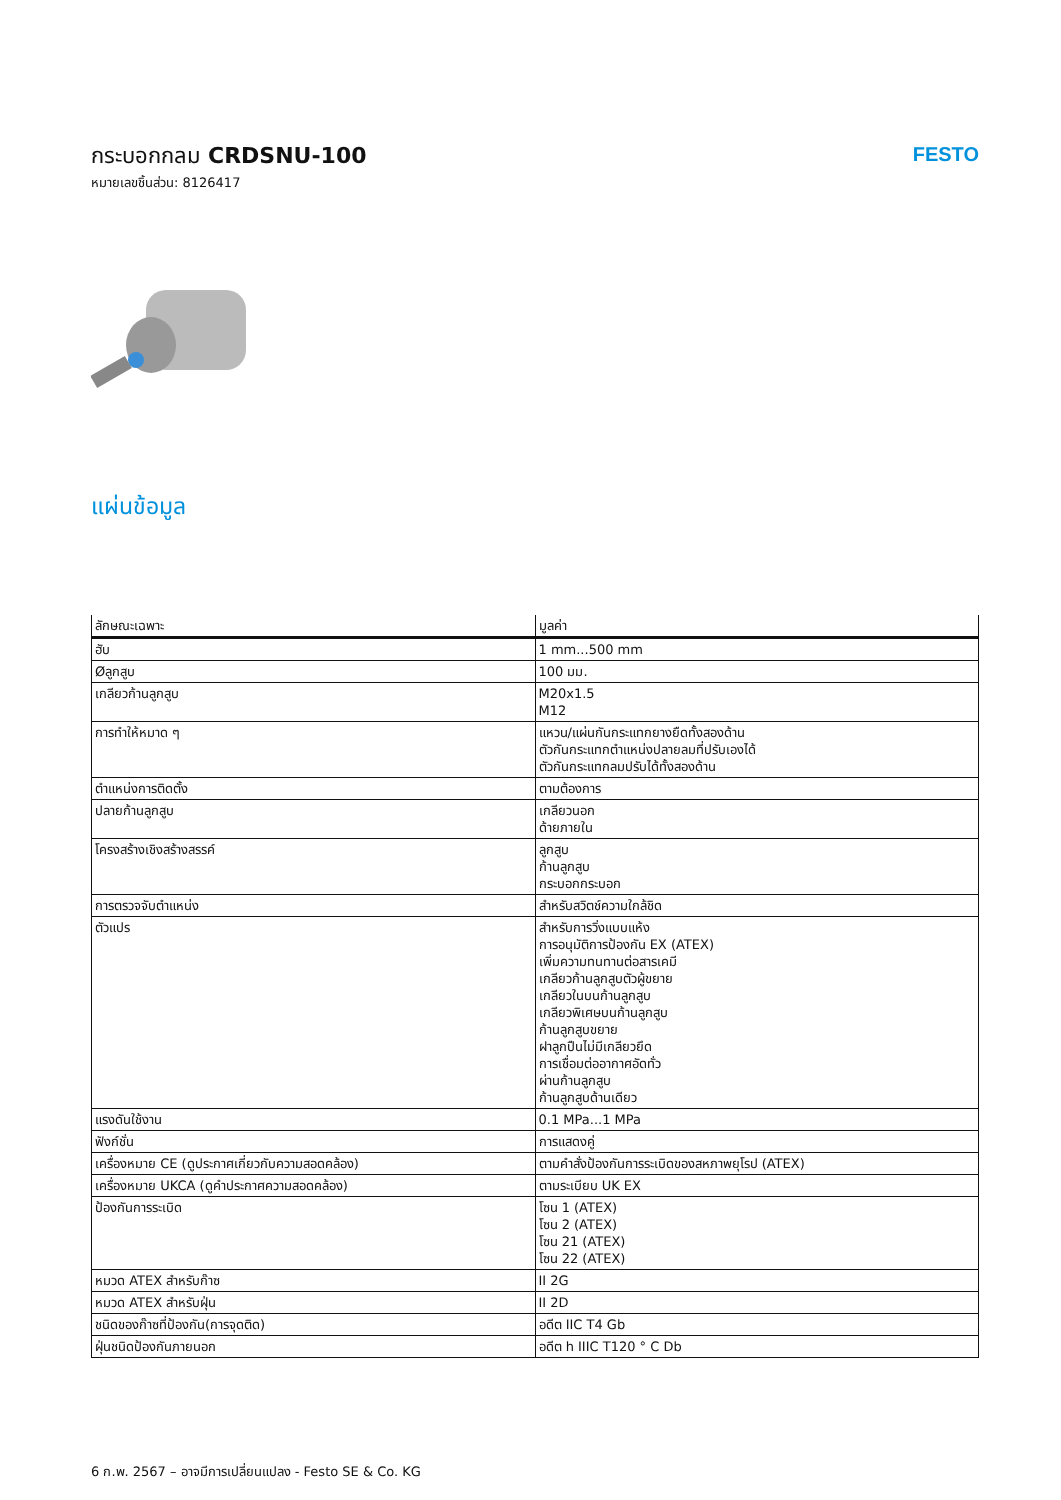กระบอกกลม CRDSNU-100
หมายเลขชิ้นส่วน: 8126417
FESTO
แผ่นข้อมูล
| ลักษณะเฉพาะ | มูลค่า |
| --- | --- |
| ฮับ | 1 mm...500 mm |
| Øลูกสูบ | 100 มม. |
| เกลียวก้านลูกสูบ | M20x1.5 M12 |
| การทำให้หมาด ๆ | แหวน/แผ่นกันกระแทกยางยืดทั้งสองด้าน ตัวกันกระแทกตำแหน่งปลายลมที่ปรับเองได้ ตัวกันกระแทกลมปรับได้ทั้งสองด้าน |
| ตำแหน่งการติดตั้ง | ตามต้องการ |
| ปลายก้านลูกสูบ | เกลียวนอก ด้ายภายใน |
| โครงสร้างเชิงสร้างสรรค์ | ลูกสูบ ก้านลูกสูบ กระบอกกระบอก |
| การตรวจจับตำแหน่ง | สำหรับสวิตช์ความใกล้ชิด |
| ตัวแปร | สำหรับการวิ่งแบบแห้ง การอนุมัติการป้องกัน EX (ATEX) เพิ่มความทนทานต่อสารเคมี เกลียวก้านลูกสูบตัวผู้ขยาย เกลียวในบนก้านลูกสูบ เกลียวพิเศษบนก้านลูกสูบ ก้านลูกสูบขยาย ฝาลูกปืนไม่มีเกลียวยึด การเชื่อมต่ออากาศอัดทั่ว ผ่านก้านลูกสูบ ก้านลูกสูบด้านเดียว |
| แรงดันใช้งาน | 0.1 MPa...1 MPa |
| ฟังก์ชั่น | การแสดงคู่ |
| เครื่องหมาย CE (ดูประกาศเกี่ยวกับความสอดคล้อง) | ตามคำสั่งป้องกันการระเบิดของสหภาพยุโรป (ATEX) |
| เครื่องหมาย UKCA (ดูคำประกาศความสอดคล้อง) | ตามระเบียบ UK EX |
| ป้องกันการระเบิด | โซน 1 (ATEX) โซน 2 (ATEX) โซน 21 (ATEX) โซน 22 (ATEX) |
| หมวด ATEX สำหรับก๊าซ | II 2G |
| หมวด ATEX สำหรับฝุ่น | II 2D |
| ชนิดของก๊าซที่ป้องกัน(การจุดติด) | อดีต IIC T4 Gb |
| ฝุ่นชนิดป้องกันภายนอก | อดีต h IIIC T120 ° C Db |
6 ก.พ. 2567 – อาจมีการเปลี่ยนแปลง - Festo SE & Co. KG